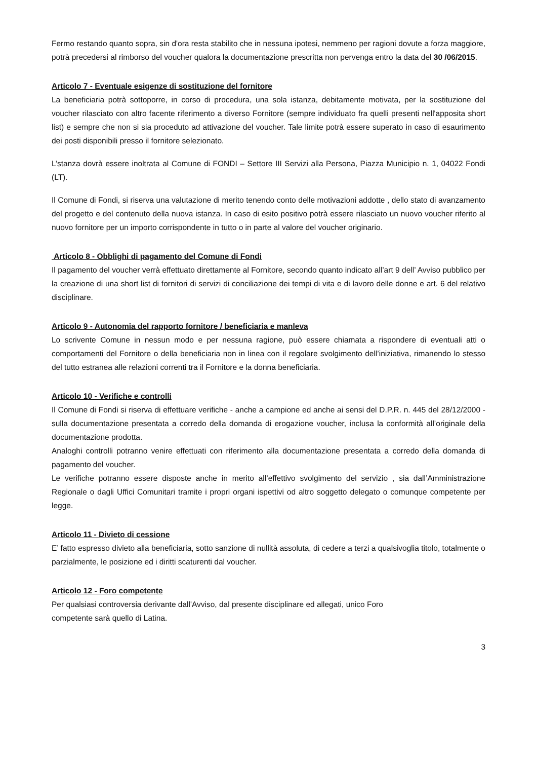Fermo restando quanto sopra, sin d'ora resta stabilito che in nessuna ipotesi, nemmeno per ragioni dovute a forza maggiore, potrà precedersi al rimborso del voucher qualora la documentazione prescritta non pervenga entro la data del 30 /06/2015.
Articolo 7 - Eventuale esigenze di sostituzione del fornitore
La beneficiaria potrà sottoporre, in corso di procedura, una sola istanza, debitamente motivata, per la sostituzione del voucher rilasciato con altro facente riferimento a diverso Fornitore (sempre individuato fra quelli presenti nell'apposita short list) e sempre che non si sia proceduto ad attivazione del voucher. Tale limite potrà essere superato in caso di esaurimento dei posti disponibili presso il fornitore selezionato.
L’stanza dovrà essere inoltrata al Comune di FONDI – Settore III Servizi alla Persona, Piazza Municipio n. 1, 04022 Fondi (LT).
Il Comune di Fondi, si riserva una valutazione di merito tenendo conto delle motivazioni addotte , dello stato di avanzamento del progetto e del contenuto della nuova istanza. In caso di esito positivo potrà essere rilasciato un nuovo voucher riferito al nuovo fornitore per un importo corrispondente in tutto o in parte al valore del voucher originario.
Articolo 8 - Obblighi di pagamento del Comune di Fondi
Il pagamento del voucher verrà effettuato direttamente al Fornitore, secondo quanto indicato all’art 9 dell’ Avviso pubblico per la creazione di una short list di fornitori di servizi di conciliazione dei tempi di vita e di lavoro delle donne e art. 6 del relativo disciplinare.
Articolo 9 - Autonomia del rapporto fornitore / beneficiaria e manleva
Lo scrivente Comune in nessun modo e per nessuna ragione, può essere chiamata a rispondere di eventuali atti o comportamenti del Fornitore o della beneficiaria non in linea con il regolare svolgimento dell’iniziativa, rimanendo lo stesso del tutto estranea alle relazioni correnti tra il Fornitore e la donna beneficiaria.
Articolo 10 - Verifiche e controlli
Il Comune di Fondi si riserva di effettuare verifiche - anche a campione ed anche ai sensi del D.P.R. n. 445 del 28/12/2000 - sulla documentazione presentata a corredo della domanda di erogazione voucher, inclusa la conformità all’originale della documentazione prodotta.
Analoghi controlli potranno venire effettuati con riferimento alla documentazione presentata a corredo della domanda di pagamento del voucher.
Le verifiche potranno essere disposte anche in merito all’effettivo svolgimento del servizio , sia dall’Amministrazione Regionale o dagli Uffici Comunitari tramite i propri organi ispettivi od altro soggetto delegato o comunque competente per legge.
Articolo 11 - Divieto di cessione
E’ fatto espresso divieto alla beneficiaria, sotto sanzione di nullità assoluta, di cedere a terzi a qualsivoglia titolo, totalmente o parzialmente, le posizione ed i diritti scaturenti dal voucher.
Articolo 12 - Foro competente
Per qualsiasi controversia derivante dall'Avviso, dal presente disciplinare ed allegati, unico Foro
competente sarà quello di Latina.
3